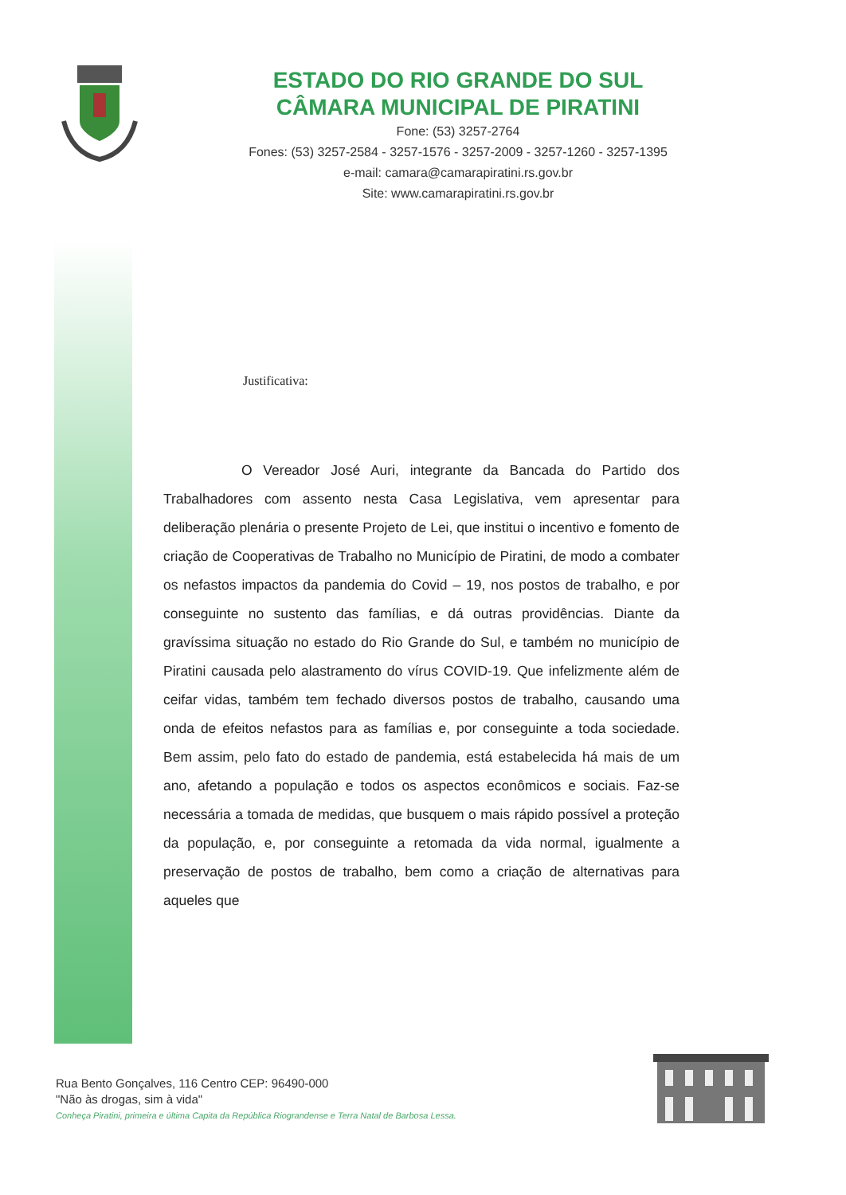ESTADO DO RIO GRANDE DO SUL
CÂMARA MUNICIPAL DE PIRATINI
Fone: (53) 3257-2764
Fones: (53) 3257-2584 - 3257-1576 - 3257-2009 - 3257-1260 - 3257-1395
e-mail: camara@camarapiratini.rs.gov.br
Site: www.camarapiratini.rs.gov.br
Justificativa:
O Vereador José Auri, integrante da Bancada do Partido dos Trabalhadores com assento nesta Casa Legislativa, vem apresentar para deliberação plenária o presente Projeto de Lei, que institui o incentivo e fomento de criação de Cooperativas de Trabalho no Município de Piratini, de modo a combater os nefastos impactos da pandemia do Covid – 19, nos postos de trabalho, e por conseguinte no sustento das famílias, e dá outras providências. Diante da gravíssima situação no estado do Rio Grande do Sul, e também no município de Piratini causada pelo alastramento do vírus COVID-19. Que infelizmente além de ceifar vidas, também tem fechado diversos postos de trabalho, causando uma onda de efeitos nefastos para as famílias e, por conseguinte a toda sociedade. Bem assim, pelo fato do estado de pandemia, está estabelecida há mais de um ano, afetando a população e todos os aspectos econômicos e sociais. Faz-se necessária a tomada de medidas, que busquem o mais rápido possível a proteção da população, e, por conseguinte a retomada da vida normal, igualmente a preservação de postos de trabalho, bem como a criação de alternativas para aqueles que
Rua Bento Gonçalves, 116 Centro CEP: 96490-000
"Não às drogas, sim à vida"
Conheça Piratini, primeira e última Capita da República Riograndense e Terra Natal de Barbosa Lessa.